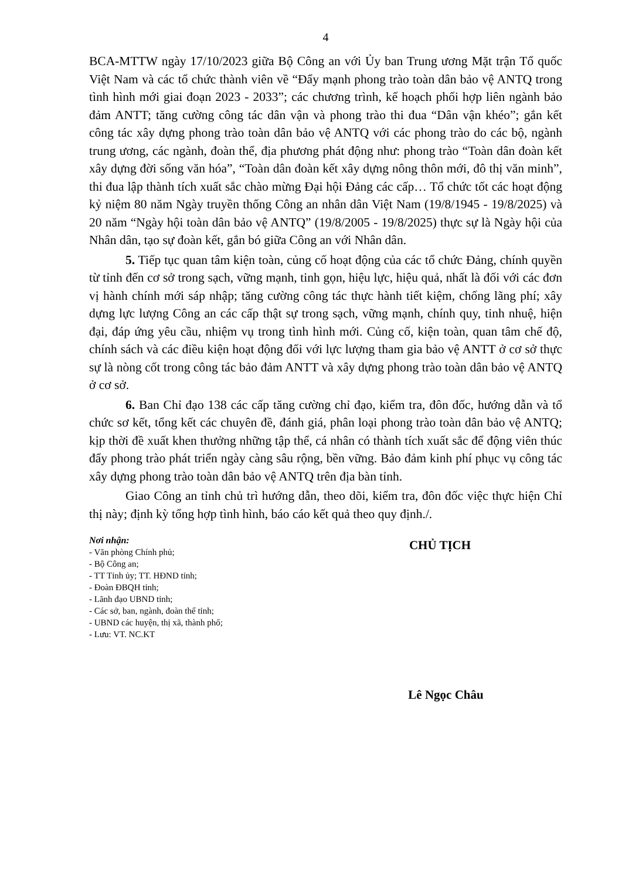4
BCA-MTTW ngày 17/10/2023 giữa Bộ Công an với Ủy ban Trung ương Mặt trận Tổ quốc Việt Nam và các tổ chức thành viên về “Đẩy mạnh phong trào toàn dân bảo vệ ANTQ trong tình hình mới giai đoạn 2023 - 2033”; các chương trình, kế hoạch phối hợp liên ngành bảo đảm ANTT; tăng cường công tác dân vận và phong trào thi đua “Dân vận khéo”; gắn kết công tác xây dựng phong trào toàn dân bảo vệ ANTQ với các phong trào do các bộ, ngành trung ương, các ngành, đoàn thể, địa phương phát động như: phong trào “Toàn dân đoàn kết xây dựng đời sống văn hóa”, “Toàn dân đoàn kết xây dựng nông thôn mới, đô thị văn minh”, thi đua lập thành tích xuất sắc chào mừng Đại hội Đảng các cấp… Tổ chức tốt các hoạt động kỷ niệm 80 năm Ngày truyền thống Công an nhân dân Việt Nam (19/8/1945 - 19/8/2025) và 20 năm “Ngày hội toàn dân bảo vệ ANTQ” (19/8/2005 - 19/8/2025) thực sự là Ngày hội của Nhân dân, tạo sự đoàn kết, gắn bó giữa Công an với Nhân dân.
5. Tiếp tục quan tâm kiện toàn, củng cố hoạt động của các tổ chức Đảng, chính quyền từ tỉnh đến cơ sở trong sạch, vững mạnh, tinh gọn, hiệu lực, hiệu quả, nhất là đối với các đơn vị hành chính mới sáp nhập; tăng cường công tác thực hành tiết kiệm, chống lãng phí; xây dựng lực lượng Công an các cấp thật sự trong sạch, vững mạnh, chính quy, tinh nhuệ, hiện đại, đáp ứng yêu cầu, nhiệm vụ trong tình hình mới. Củng cố, kiện toàn, quan tâm chế độ, chính sách và các điều kiện hoạt động đối với lực lượng tham gia bảo vệ ANTT ở cơ sở thực sự là nòng cốt trong công tác bảo đảm ANTT và xây dựng phong trào toàn dân bảo vệ ANTQ ở cơ sở.
6. Ban Chỉ đạo 138 các cấp tăng cường chỉ đạo, kiểm tra, đôn đốc, hướng dẫn và tổ chức sơ kết, tổng kết các chuyên đề, đánh giá, phân loại phong trào toàn dân bảo vệ ANTQ; kịp thời đề xuất khen thưởng những tập thể, cá nhân có thành tích xuất sắc để động viên thúc đẩy phong trào phát triển ngày càng sâu rộng, bền vững. Bảo đảm kinh phí phục vụ công tác xây dựng phong trào toàn dân bảo vệ ANTQ trên địa bàn tỉnh.
Giao Công an tỉnh chủ trì hướng dẫn, theo dõi, kiểm tra, đôn đốc việc thực hiện Chỉ thị này; định kỳ tổng hợp tình hình, báo cáo kết quả theo quy định./.
Nơi nhận:
- Văn phòng Chính phủ;
- Bộ Công an;
- TT Tỉnh ủy; TT. HĐND tỉnh;
- Đoàn ĐBQH tỉnh;
- Lãnh đạo UBND tỉnh;
- Các sở, ban, ngành, đoàn thể tỉnh;
- UBND các huyện, thị xã, thành phố;
- Lưu: VT. NC.KT
CHỦ TỊCH
Lê Ngọc Châu